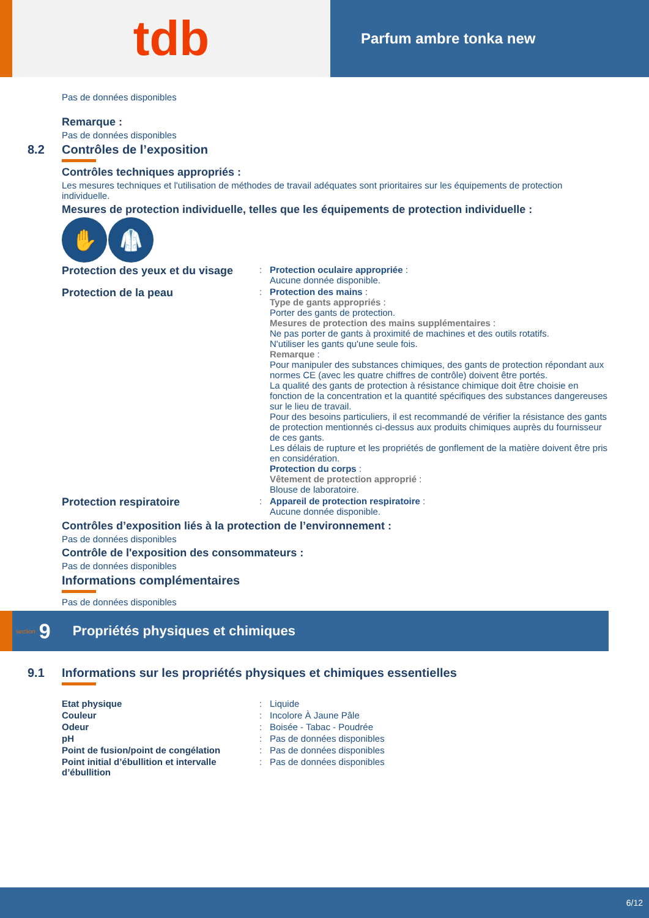tdb
Parfum ambre tonka new
Pas de données disponibles
Remarque :
Pas de données disponibles
8.2 Contrôles de l’exposition
Contrôles techniques appropriés :
Les mesures techniques et l'utilisation de méthodes de travail adéquates sont prioritaires sur les équipements de protection individuelle.
Mesures de protection individuelle, telles que les équipements de protection individuelle :
✋ 🥼
| Protection des yeux et du visage | : | Protection oculaire appropriée : Aucune donnée disponible. |
| Protection de la peau | : | Protection des mains : Type de gants appropriés : Porter des gants de protection. Mesures de protection des mains supplémentaires : Ne pas porter de gants à proximité de machines et des outils rotatifs. N'utiliser les gants qu'une seule fois. Remarque : Pour manipuler des substances chimiques, des gants de protection répondant aux normes CE (avec les quatre chiffres de contrôle) doivent être portés. La qualité des gants de protection à résistance chimique doit être choisie en fonction de la concentration et la quantité spécifiques des substances dangereuses sur le lieu de travail. Pour des besoins particuliers, il est recommandé de vérifier la résistance des gants de protection mentionnés ci-dessus aux produits chimiques auprès du fournisseur de ces gants. Les délais de rupture et les propriétés de gonflement de la matière doivent être pris en considération. Protection du corps : Vêtement de protection approprié : Blouse de laboratoire. |
| Protection respiratoire | : | Appareil de protection respiratoire : Aucune donnée disponible. |
Contrôles d’exposition liés à la protection de l’environnement :
Pas de données disponibles
Contrôle de l'exposition des consommateurs :
Pas de données disponibles
Informations complémentaires
Pas de données disponibles
section 9 Propriétés physiques et chimiques
9.1 Informations sur les propriétés physiques et chimiques essentielles
| Etat physique | : | Liquide |
| Couleur | : | Incolore À Jaune Pâle |
| Odeur | : | Boisée - Tabac - Poudrée |
| pH | : | Pas de données disponibles |
| Point de fusion/point de congélation | : | Pas de données disponibles |
| Point initial d’ébullition et intervalle d’ébullition | : | Pas de données disponibles |
6/12